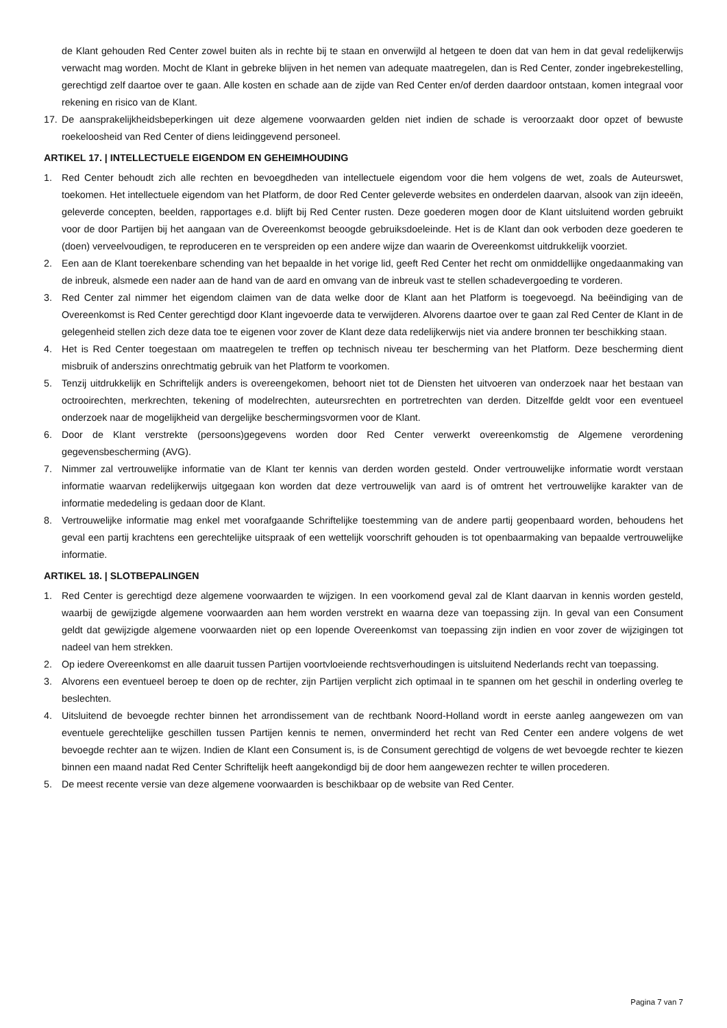de Klant gehouden Red Center zowel buiten als in rechte bij te staan en onverwijld al hetgeen te doen dat van hem in dat geval redelijkerwijs verwacht mag worden. Mocht de Klant in gebreke blijven in het nemen van adequate maatregelen, dan is Red Center, zonder ingebrekestelling, gerechtigd zelf daartoe over te gaan. Alle kosten en schade aan de zijde van Red Center en/of derden daardoor ontstaan, komen integraal voor rekening en risico van de Klant.
17. De aansprakelijkheidsbeperkingen uit deze algemene voorwaarden gelden niet indien de schade is veroorzaakt door opzet of bewuste roekeloosheid van Red Center of diens leidinggevend personeel.
ARTIKEL 17. | INTELLECTUELE EIGENDOM EN GEHEIMHOUDING
1. Red Center behoudt zich alle rechten en bevoegdheden van intellectuele eigendom voor die hem volgens de wet, zoals de Auteurswet, toekomen. Het intellectuele eigendom van het Platform, de door Red Center geleverde websites en onderdelen daarvan, alsook van zijn ideeën, geleverde concepten, beelden, rapportages e.d. blijft bij Red Center rusten. Deze goederen mogen door de Klant uitsluitend worden gebruikt voor de door Partijen bij het aangaan van de Overeenkomst beoogde gebruiksdoeleinde. Het is de Klant dan ook verboden deze goederen te (doen) verveelvoudigen, te reproduceren en te verspreiden op een andere wijze dan waarin de Overeenkomst uitdrukkelijk voorziet.
2. Een aan de Klant toerekenbare schending van het bepaalde in het vorige lid, geeft Red Center het recht om onmiddellijke ongedaanmaking van de inbreuk, alsmede een nader aan de hand van de aard en omvang van de inbreuk vast te stellen schadevergoeding te vorderen.
3. Red Center zal nimmer het eigendom claimen van de data welke door de Klant aan het Platform is toegevoegd. Na beëindiging van de Overeenkomst is Red Center gerechtigd door Klant ingevoerde data te verwijderen. Alvorens daartoe over te gaan zal Red Center de Klant in de gelegenheid stellen zich deze data toe te eigenen voor zover de Klant deze data redelijkerwijs niet via andere bronnen ter beschikking staan.
4. Het is Red Center toegestaan om maatregelen te treffen op technisch niveau ter bescherming van het Platform. Deze bescherming dient misbruik of anderszins onrechtmatig gebruik van het Platform te voorkomen.
5. Tenzij uitdrukkelijk en Schriftelijk anders is overeengekomen, behoort niet tot de Diensten het uitvoeren van onderzoek naar het bestaan van octrooirechten, merkrechten, tekening of modelrechten, auteursrechten en portretrechten van derden. Ditzelfde geldt voor een eventueel onderzoek naar de mogelijkheid van dergelijke beschermingsvormen voor de Klant.
6. Door de Klant verstrekte (persoons)gegevens worden door Red Center verwerkt overeenkomstig de Algemene verordening gegevensbescherming (AVG).
7. Nimmer zal vertrouwelijke informatie van de Klant ter kennis van derden worden gesteld. Onder vertrouwelijke informatie wordt verstaan informatie waarvan redelijkerwijs uitgegaan kon worden dat deze vertrouwelijk van aard is of omtrent het vertrouwelijke karakter van de informatie mededeling is gedaan door de Klant.
8. Vertrouwelijke informatie mag enkel met voorafgaande Schriftelijke toestemming van de andere partij geopenbaard worden, behoudens het geval een partij krachtens een gerechtelijke uitspraak of een wettelijk voorschrift gehouden is tot openbaarmaking van bepaalde vertrouwelijke informatie.
ARTIKEL 18. | SLOTBEPALINGEN
1. Red Center is gerechtigd deze algemene voorwaarden te wijzigen. In een voorkomend geval zal de Klant daarvan in kennis worden gesteld, waarbij de gewijzigde algemene voorwaarden aan hem worden verstrekt en waarna deze van toepassing zijn. In geval van een Consument geldt dat gewijzigde algemene voorwaarden niet op een lopende Overeenkomst van toepassing zijn indien en voor zover de wijzigingen tot nadeel van hem strekken.
2. Op iedere Overeenkomst en alle daaruit tussen Partijen voortvloeiende rechtsverhoudingen is uitsluitend Nederlands recht van toepassing.
3. Alvorens een eventueel beroep te doen op de rechter, zijn Partijen verplicht zich optimaal in te spannen om het geschil in onderling overleg te beslechten.
4. Uitsluitend de bevoegde rechter binnen het arrondissement van de rechtbank Noord-Holland wordt in eerste aanleg aangewezen om van eventuele gerechtelijke geschillen tussen Partijen kennis te nemen, onverminderd het recht van Red Center een andere volgens de wet bevoegde rechter aan te wijzen. Indien de Klant een Consument is, is de Consument gerechtigd de volgens de wet bevoegde rechter te kiezen binnen een maand nadat Red Center Schriftelijk heeft aangekondigd bij de door hem aangewezen rechter te willen procederen.
5. De meest recente versie van deze algemene voorwaarden is beschikbaar op de website van Red Center.
Pagina 7 van 7